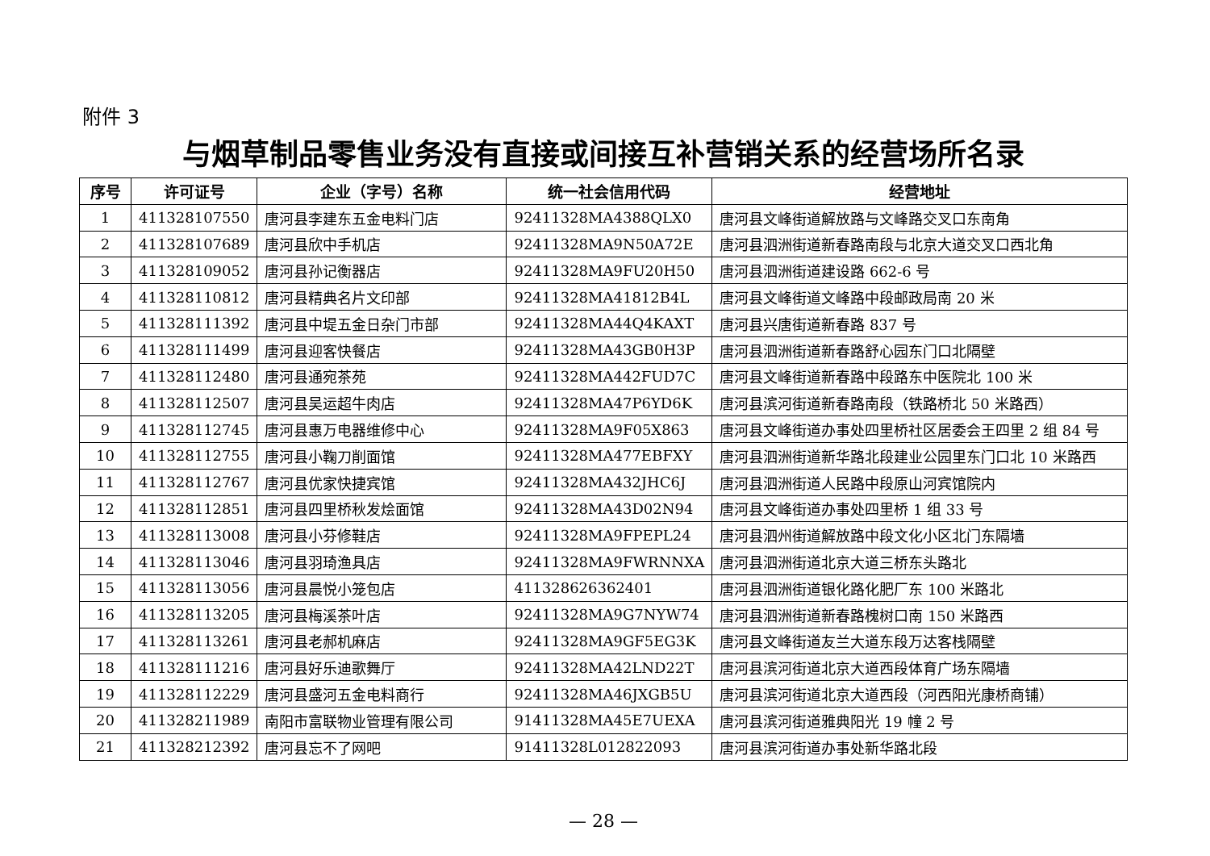附件 3
与烟草制品零售业务没有直接或间接互补营销关系的经营场所名录
| 序号 | 许可证号 | 企业（字号）名称 | 统一社会信用代码 | 经营地址 |
| --- | --- | --- | --- | --- |
| 1 | 411328107550 | 唐河县李建东五金电料门店 | 92411328MA4388QLX0 | 唐河县文峰街道解放路与文峰路交叉口东南角 |
| 2 | 411328107689 | 唐河县欣中手机店 | 92411328MA9N50A72E | 唐河县泗洲街道新春路南段与北京大道交叉口西北角 |
| 3 | 411328109052 | 唐河县孙记衡器店 | 92411328MA9FU20H50 | 唐河县泗洲街道建设路 662-6 号 |
| 4 | 411328110812 | 唐河县精典名片文印部 | 92411328MA41812B4L | 唐河县文峰街道文峰路中段邮政局南 20 米 |
| 5 | 411328111392 | 唐河县中堤五金日杂门市部 | 92411328MA44Q4KAXT | 唐河县兴唐街道新春路 837 号 |
| 6 | 411328111499 | 唐河县迎客快餐店 | 92411328MA43GB0H3P | 唐河县泗洲街道新春路舒心园东门口北隔壁 |
| 7 | 411328112480 | 唐河县通宛茶苑 | 92411328MA442FUD7C | 唐河县文峰街道新春路中段路东中医院北 100 米 |
| 8 | 411328112507 | 唐河县吴运超牛肉店 | 92411328MA47P6YD6K | 唐河县滨河街道新春路南段（铁路桥北 50 米路西） |
| 9 | 411328112745 | 唐河县惠万电器维修中心 | 92411328MA9F05X863 | 唐河县文峰街道办事处四里桥社区居委会王四里 2 组 84 号 |
| 10 | 411328112755 | 唐河县小鞠刀削面馆 | 92411328MA477EBFXY | 唐河县泗洲街道新华路北段建业公园里东门口北 10 米路西 |
| 11 | 411328112767 | 唐河县优家快捷宾馆 | 92411328MA432JHC6J | 唐河县泗洲街道人民路中段原山河宾馆院内 |
| 12 | 411328112851 | 唐河县四里桥秋发烩面馆 | 92411328MA43D02N94 | 唐河县文峰街道办事处四里桥 1 组 33 号 |
| 13 | 411328113008 | 唐河县小芬修鞋店 | 92411328MA9FPEPL24 | 唐河县泗州街道解放路中段文化小区北门东隔墙 |
| 14 | 411328113046 | 唐河县羽琦渔具店 | 92411328MA9FWRNNXA | 唐河县泗洲街道北京大道三桥东头路北 |
| 15 | 411328113056 | 唐河县晨悦小笼包店 | 411328626362401 | 唐河县泗洲街道银化路化肥厂东 100 米路北 |
| 16 | 411328113205 | 唐河县梅溪茶叶店 | 92411328MA9G7NYW74 | 唐河县泗洲街道新春路槐树口南 150 米路西 |
| 17 | 411328113261 | 唐河县老郝机麻店 | 92411328MA9GF5EG3K | 唐河县文峰街道友兰大道东段万达客栈隔壁 |
| 18 | 411328111216 | 唐河县好乐迪歌舞厅 | 92411328MA42LND22T | 唐河县滨河街道北京大道西段体育广场东隔墙 |
| 19 | 411328112229 | 唐河县盛河五金电料商行 | 92411328MA46JXGB5U | 唐河县滨河街道北京大道西段（河西阳光康桥商铺） |
| 20 | 411328211989 | 南阳市富联物业管理有限公司 | 91411328MA45E7UEXA | 唐河县滨河街道雅典阳光 19 幢 2 号 |
| 21 | 411328212392 | 唐河县忘不了网吧 | 91411328L012822093 | 唐河县滨河街道办事处新华路北段 |
— 28 —